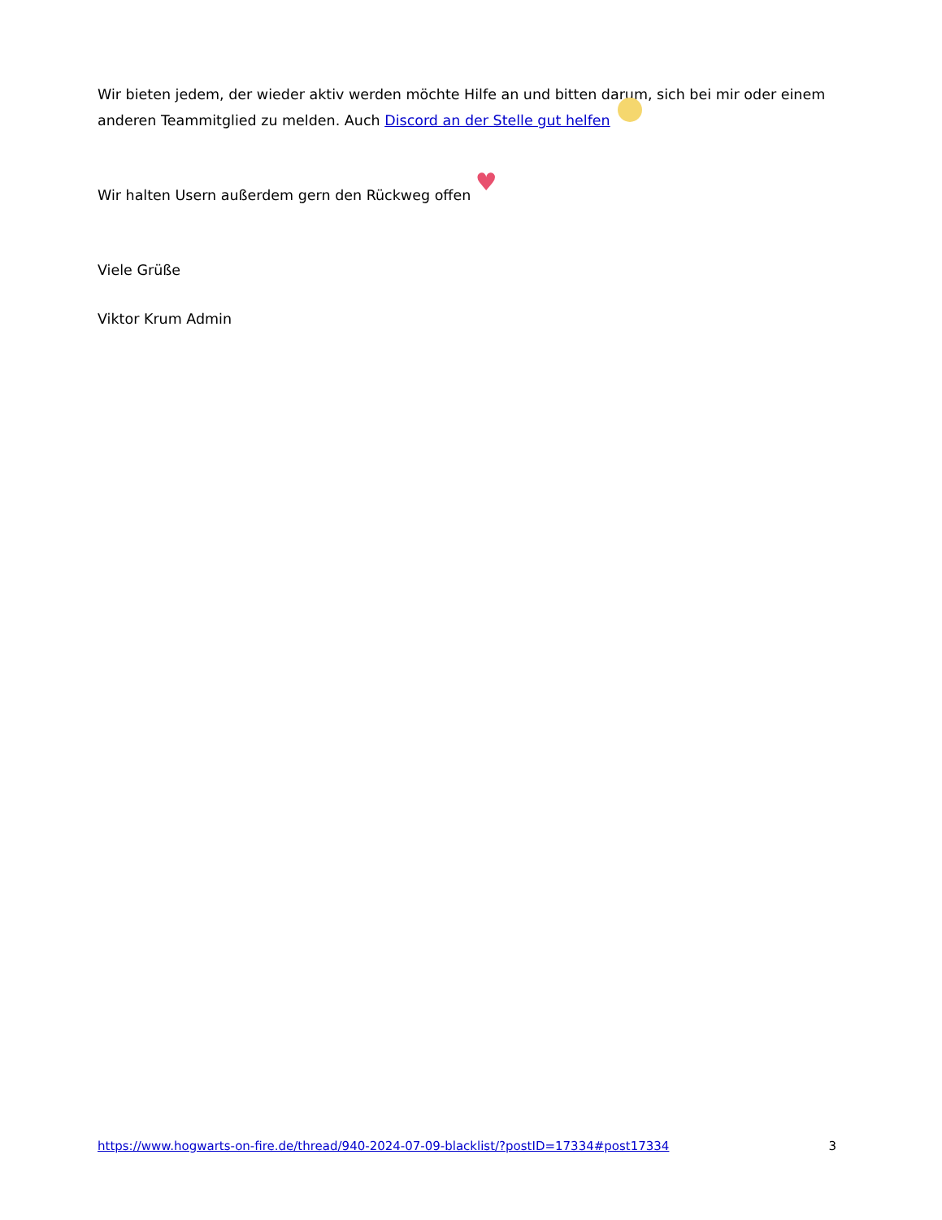Wir bieten jedem, der wieder aktiv werden möchte Hilfe an und bitten darum, sich bei mir oder einem anderen Teammitglied zu melden. Auch Discord an der Stelle gut helfen
Wir halten Usern außerdem gern den Rückweg offen ♥
Viele Grüße
Viktor Krum Admin
https://www.hogwarts-on-fire.de/thread/940-2024-07-09-blacklist/?postID=17334#post17334 3